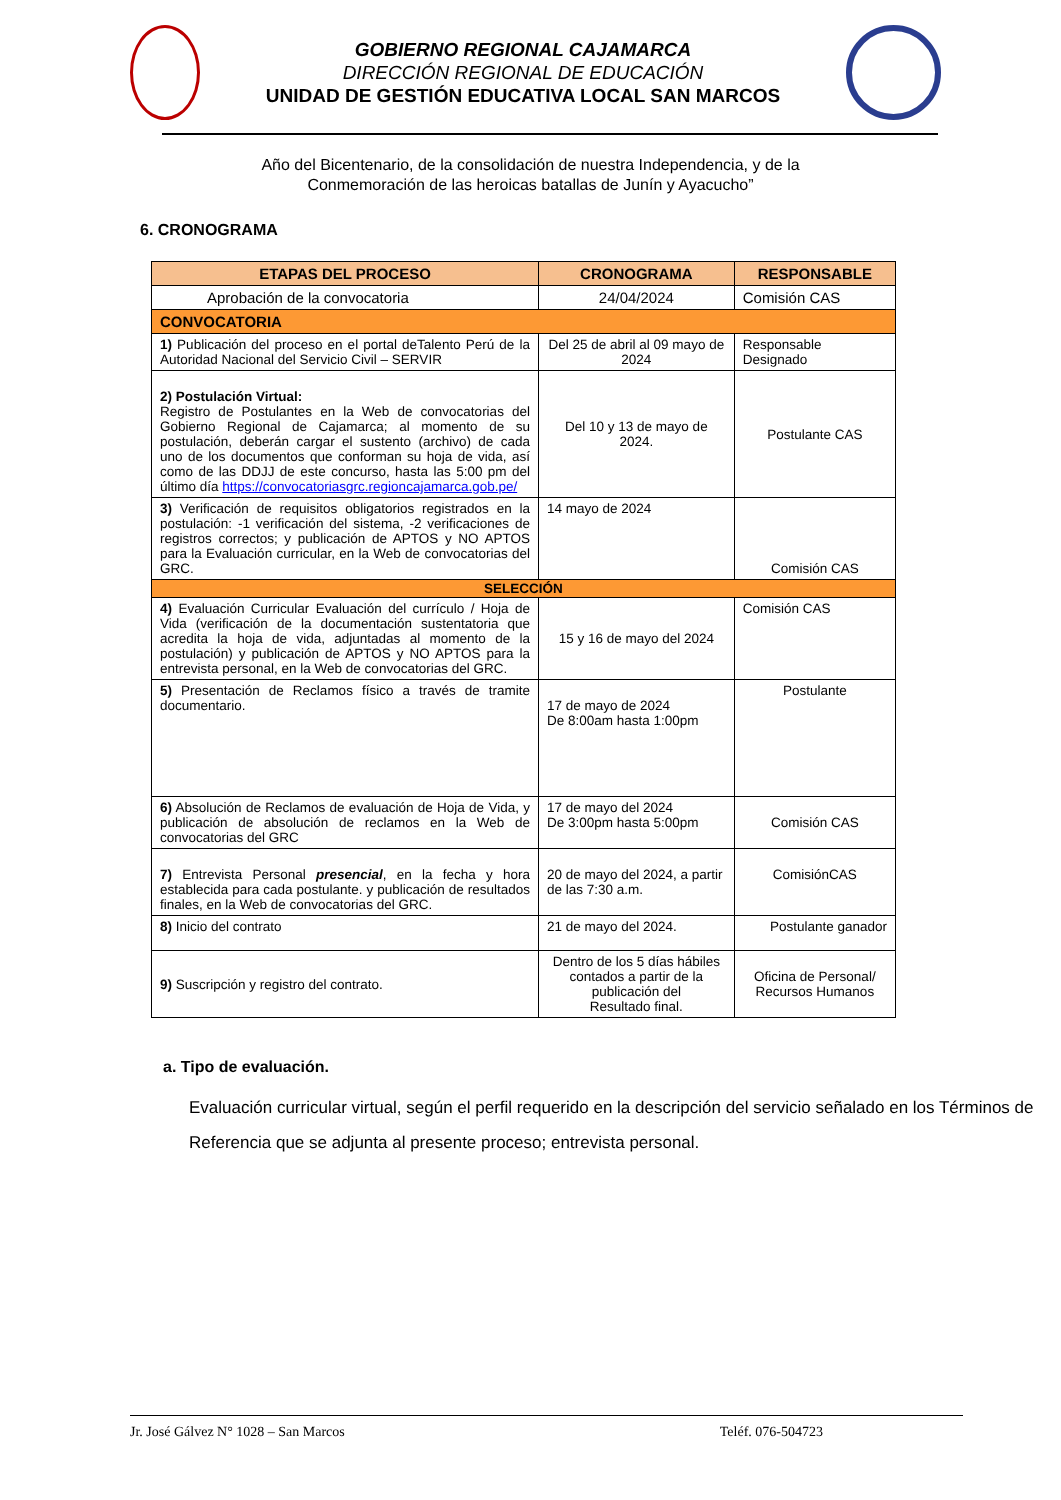GOBIERNO REGIONAL CAJAMARCA
DIRECCIÓN REGIONAL DE EDUCACIÓN
UNIDAD DE GESTIÓN EDUCATIVA LOCAL SAN MARCOS
Año del Bicentenario, de la consolidación de nuestra Independencia, y de la
Conmemoración de las heroicas batallas de Junín y Ayacucho”
6. CRONOGRAMA
| ETAPAS DEL PROCESO | CRONOGRAMA | RESPONSABLE |
| --- | --- | --- |
| Aprobación de la convocatoria | 24/04/2024 | Comisión CAS |
| CONVOCATORIA | | |
| 1) Publicación del proceso en el portal deTalento Perú de la Autoridad Nacional del Servicio Civil – SERVIR | Del 25 de abril al 09 mayo de 2024 | Responsable Designado |
| 2) Postulación Virtual: Registro de Postulantes en la Web de convocatorias del Gobierno Regional de Cajamarca; al momento de su postulación, deberán cargar el sustento (archivo) de cada uno de los documentos que conforman su hoja de vida, así como de las DDJJ de este concurso, hasta las 5:00 pm del último día https://convocatoriasgrc.regioncajamarca.gob.pe/ | Del 10 y 13 de mayo de 2024. | Postulante CAS |
| 3) Verificación de requisitos obligatorios registrados en la postulación: -1 verificación del sistema, -2 verificaciones de registros correctos; y publicación de APTOS y NO APTOS para la Evaluación curricular, en la Web de convocatorias del GRC. | 14 mayo de 2024 | Comisión CAS |
| SELECCIÓN | | |
| 4) Evaluación Curricular Evaluación del currículo / Hoja de Vida (verificación de la documentación sustentatoria que acredita la hoja de vida, adjuntadas al momento de la postulación) y publicación de APTOS y NO APTOS para la entrevista personal, en la Web de convocatorias del GRC. | 15 y 16 de mayo del 2024 | Comisión CAS |
| 5) Presentación de Reclamos físico a través de tramite documentario. | 17 de mayo de 2024 De 8:00am hasta 1:00pm | Postulante |
| 6) Absolución de Reclamos de evaluación de Hoja de Vida, y publicación de absolución de reclamos en la Web de convocatorias del GRC | 17 de mayo del 2024 De 3:00pm hasta 5:00pm | Comisión CAS |
| 7) Entrevista Personal presencial , en la fecha y hora establecida para cada postulante. y publicación de resultados finales, en la Web de convocatorias del GRC. | 20 de mayo del 2024, a partir de las 7:30 a.m. | ComisiónCAS |
| 8) Inicio del contrato | 21 de mayo del 2024. | Postulante ganador |
| 9) Suscripción y registro del contrato. | Dentro de los 5 días hábiles contados a partir de la publicación del Resultado final. | Oficina de Personal/ Recursos Humanos |
a. Tipo de evaluación.
Evaluación curricular virtual, según el perfil requerido en la descripción del servicio señalado en los Términos de Referencia que se adjunta al presente proceso; entrevista personal.
Jr. José Gálvez N° 1028 – San Marcos Teléf. 076-504723